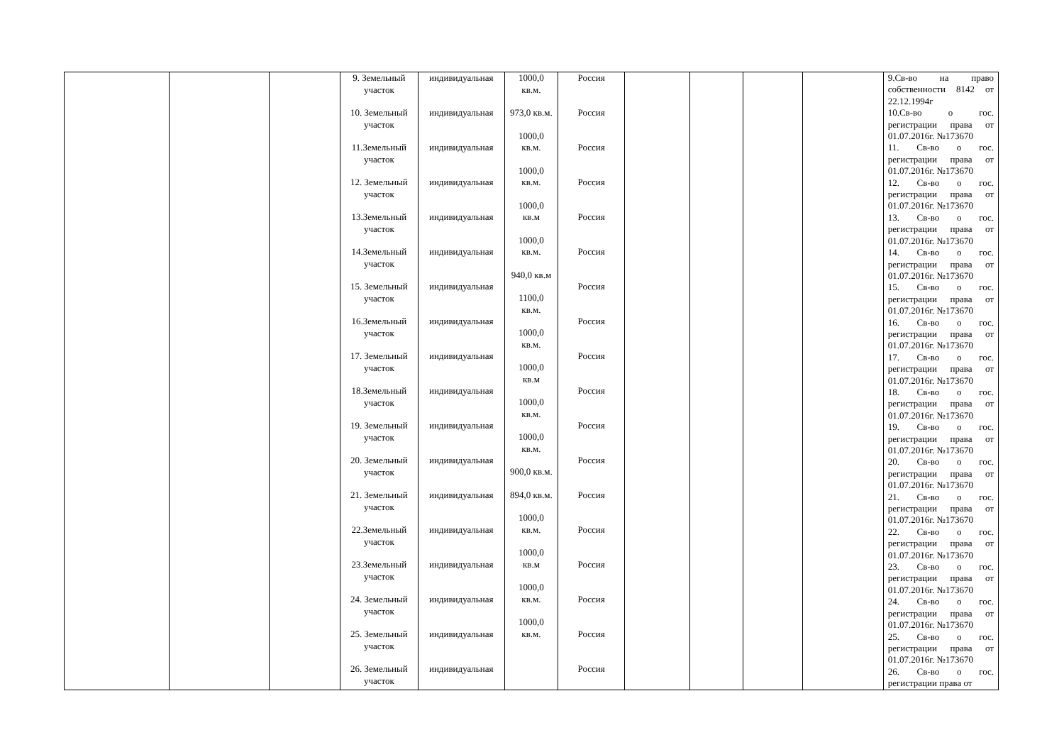| | | | 9. Земельный участок 10. Земельный участок 11.Земельный участок 12. Земельный участок 13.Земельный участок 14.Земельный участок 15. Земельный участок 16.Земельный участок 17. Земельный участок 18.Земельный участок 19. Земельный участок 20. Земельный участок 21. Земельный участок 22.Земельный участок 23.Земельный участок 24. Земельный участок 25. Земельный участок 26. Земельный участок | индивидуальная индивидуальная индивидуальная индивидуальная индивидуальная индивидуальная индивидуальная индивидуальная индивидуальная индивидуальная индивидуальная индивидуальная индивидуальная индивидуальная индивидуальная индивидуальная индивидуальная индивидуальная | 1000,0 кв.м. 973,0 кв.м. 1000,0 кв.м. 1000,0 кв.м. 1000,0 кв.м 1000,0 кв.м. 940,0 кв.м 1100,0 кв.м. 1000,0 кв.м. 1000,0 кв.м 1000,0 кв.м. 1000,0 кв.м. 900,0 кв.м. 894,0 кв.м. 1000,0 кв.м. 1000,0 кв.м 1000,0 кв.м. 1000,0 кв.м. | Россия Россия Россия Россия Россия Россия Россия Россия Россия Россия Россия Россия Россия Россия Россия Россия Россия Россия | | | | | 9.Св-во на право собственности 8142 от 22.12.1994г 10.Св-во о гос. регистрации права от 01.07.2016г. №173670 11. Св-во о гос. регистрации права от 01.07.2016г. №173670 12. Св-во о гос. регистрации права от 01.07.2016г. №173670 13. Св-во о гос. регистрации права от 01.07.2016г. №173670 14. Св-во о гос. регистрации права от 01.07.2016г. №173670 15. Св-во о гос. регистрации права от 01.07.2016г. №173670 16. Св-во о гос. регистрации права от 01.07.2016г. №173670 17. Св-во о гос. регистрации права от 01.07.2016г. №173670 18. Св-во о гос. регистрации права от 01.07.2016г. №173670 19. Св-во о гос. регистрации права от 01.07.2016г. №173670 20. Св-во о гос. регистрации права от 01.07.2016г. №173670 21. Св-во о гос. регистрации права от 01.07.2016г. №173670 22. Св-во о гос. регистрации права от 01.07.2016г. №173670 23. Св-во о гос. регистрации права от 01.07.2016г. №173670 24. Св-во о гос. регистрации права от 01.07.2016г. №173670 25. Св-во о гос. регистрации права от 01.07.2016г. №173670 26. Св-во о гос. регистрации права от |